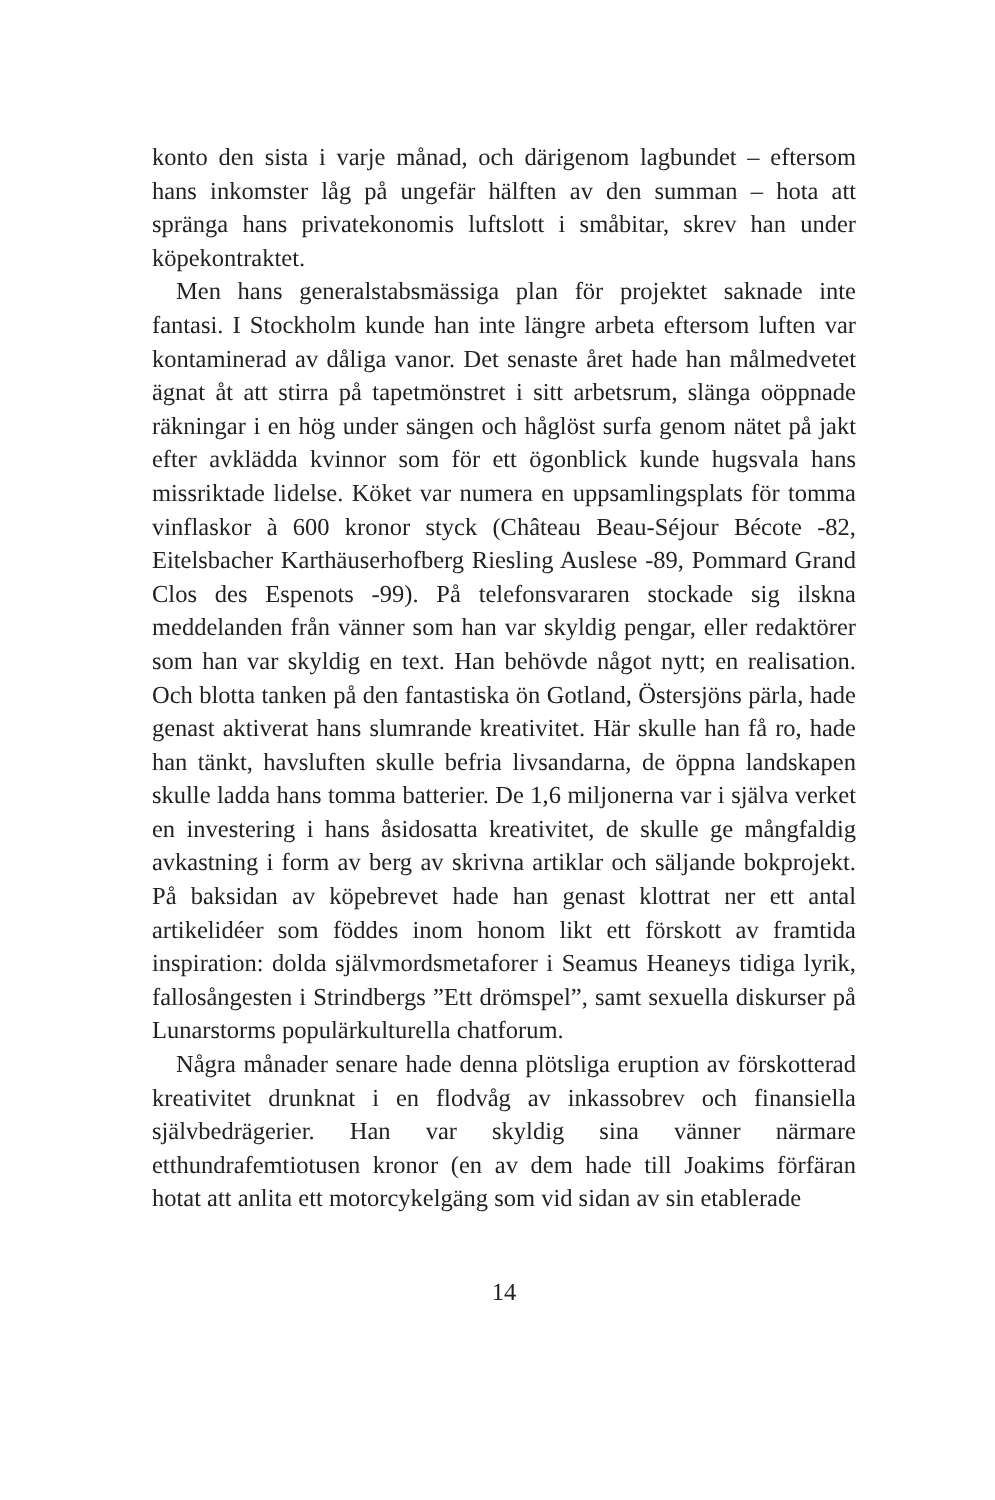konto den sista i varje månad, och därigenom lagbundet – eftersom hans inkomster låg på ungefär hälften av den summan – hota att spränga hans privatekonomis luftslott i småbitar, skrev han under köpekontraktet.
Men hans generalstabsmässiga plan för projektet saknade inte fantasi. I Stockholm kunde han inte längre arbeta eftersom luften var kontaminerad av dåliga vanor. Det senaste året hade han målmedvetet ägnat åt att stirra på tapetmönstret i sitt arbetsrum, slänga oöppnade räkningar i en hög under sängen och håglöst surfa genom nätet på jakt efter avklädda kvinnor som för ett ögonblick kunde hugsvala hans missriktade lidelse. Köket var numera en uppsamlingsplats för tomma vinflaskor à 600 kronor styck (Château Beau-Séjour Bécote -82, Eitelsbacher Karthäuserhofberg Riesling Auslese -89, Pommard Grand Clos des Espenots -99). På telefonsvararen stockade sig ilskna meddelanden från vänner som han var skyldig pengar, eller redaktörer som han var skyldig en text. Han behövde något nytt; en realisation. Och blotta tanken på den fantastiska ön Gotland, Östersjöns pärla, hade genast aktiverat hans slumrande kreativitet. Här skulle han få ro, hade han tänkt, havsluften skulle befria livsandarna, de öppna landskapen skulle ladda hans tomma batterier. De 1,6 miljonerna var i själva verket en investering i hans åsidosatta kreativitet, de skulle ge mångfaldig avkastning i form av berg av skrivna artiklar och säljande bokprojekt. På baksidan av köpebrevet hade han genast klottrat ner ett antal artikelidéer som föddes inom honom likt ett förskott av framtida inspiration: dolda självmordsmetaforer i Seamus Heaneys tidiga lyrik, fallosångesten i Strindbergs ”Ett drömspel”, samt sexuella diskurser på Lunarstorms populärkulturella chatforum.
Några månader senare hade denna plötsliga eruption av förskotterad kreativitet drunknat i en flodvåg av inkassobrev och finansiella självbedrägerier. Han var skyldig sina vänner närmare etthundrafemtiotusen kronor (en av dem hade till Joakims förfäran hotat att anlita ett motorcykelgäng som vid sidan av sin etablerade
14